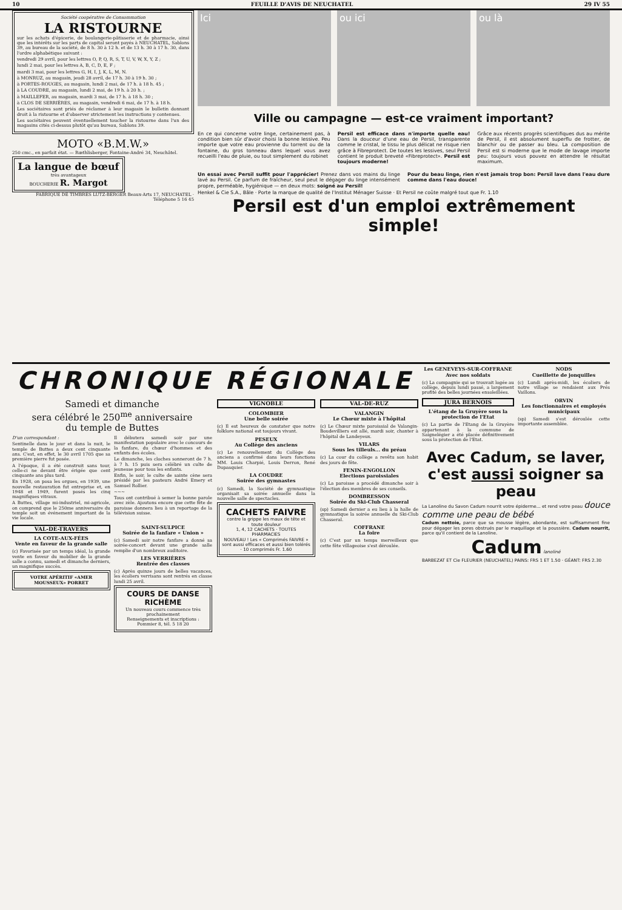10 FEUILLE D'AVIS DE NEUCHATEL 29 IV 55
Société coopérative de Consommation
LA RISTOURNE
sur les achats d'épicerie, de boulangerie-pâtisserie et de pharmacie, ainsi que les intérêts sur les parts de capital seront payés à NEUCHATEL, Sablons 39, au bureau de la société, de 8 h. 30 à 12 h. et de 13 h. 30 à 17 h. 30, dans l'ordre alphabétique suivant :
vendredi 29 avril, pour les lettres O, P, Q, R, S, T, U, V, W, X, Y, Z ;
lundi 2 mai, pour les lettres A, B, C, D, E, F ;
mardi 3 mai, pour les lettres G, H, I, J, K, L, M, N.
à MONRUZ, au magasin, jeudi 28 avril, de 17 h. 30 à 19 h. 30 ;
à PORTES-ROUGES, au magasin, lundi 2 mai, de 17 h. à 18 h. 45 ;
à LA COUDRE, au magasin, lundi 2 mai, de 19 h. à 20 h. ;
à MAILLEFER, au magasin, mardi 3 mai, de 17 h. à 18 h. 30 ;
à CLOS DE SERRIÈRES, au magasin, vendredi 6 mai, de 17 h. à 18 h.
Les sociétaires sont priés de réclamer à leur magasin le bulletin donnant droit à la ristourne et d'observer strictement les instructions y contenues.
Les sociétaires peuvent éventuellement toucher la ristourne dans l'un des magasins cités ci-dessus plutôt qu'au bureau, Sablons 39.
MOTO «B.M.W.»
250 cmc., en parfait état. — Rœthlisberger, Fontaine-André 34, Neuchâtel.
La langue de bœuf
très avantageux
BOUCHERIE R. Margot
FABRIQUE DE TIMBRES LUTZ-BERGER Beaux-Arts 17, NEUCHATEL · Téléphone 5 16 45
Ici ou ici ou là
Ville ou campagne — est-ce vraiment important?
En ce qui concerne votre linge, certainement pas, à condition bien sûr d'avoir choisi la bonne lessive. Peu importe que votre eau provienne du torrent ou de la fontaine, du gros tonneau dans lequel vous avez recueilli l'eau de pluie, ou tout simplement du robinet
Persil est efficace dans n'importe quelle eau! Dans la douceur d'une eau de Persil, transparente comme le cristal, le tissu le plus délicat ne risque rien grâce à Fibreprotect. De toutes les lessives, seul Persil contient le produit breveté «Fibreprotect». Persil est toujours moderne!
Grâce aux récents progrès scientifiques dus au mérite de Persil, il est absolument superflu de frotter, de blanchir ou de passer au bleu. La composition de Persil est si moderne que le mode de lavage importe peu: toujours vous pouvez en attendre le résultat maximum.
Un essai avec Persil suffit pour l'apprécier! Prenez dans vos mains du linge lavé au Persil. Ce parfum de fraîcheur, seul peut le dégager du linge intensément propre, perméable, hygiénique — en deux mots: soigné au Persil!
Pour du beau linge, rien n'est jamais trop bon: Persil lave dans l'eau dure comme dans l'eau douce!
Henkel & Cie S.A., Bâle · Porte la marque de qualité de l'Institut Ménager Suisse · Et Persil ne coûte malgré tout que Fr. 1.10
Persil est d'un emploi extrêmement simple!
CHRONIQUE RÉGIONALE
Samedi et dimanche
sera célébré le 250<sup>me</sup> anniversaire
du temple de Buttes
D'un correspondant :
Sentinelle dans le jour et dans la nuit, le temple de Buttes a deux cent cinquante ans. C'est, en effet, le 30 avril 1705 que sa première pierre fut posée.
A l'époque, il a été construit sans tour, celle-ci ne devant être érigée que cent cinquante ans plus tard.
En 1928, on posa les orgues, en 1939, une nouvelle restauration fut entreprise et, en 1948 et 1949, furent posés les cinq magnifiques vitraux.
A Buttes, village mi-industriel, mi-agricole, on comprend que le 250me anniversaire du temple soit un événement important de la vie locale.
Il débutera samedi soir par une manifestation populaire avec le concours de la fanfare, du chœur d'hommes et des enfants des écoles.
Le dimanche, les cloches sonneront de 7 h. à 7 h. 15 puis sera célébré un culte de jeunesse pour tous les enfants.
Enfin, le soir, le culte de sainte cène sera présidé par les pasteurs André Emery et Samuel Rollier.
~~~
Tous ont contribué à semer la bonne parole avec zèle. Ajoutons encore que cette fête de paroisse donnera lieu à un reportage de la télévision suisse.
VAL-DE-TRAVERS
LA COTE-AUX-FÉES
Vente en faveur de la grande salle
(c) Favorisée par un temps idéal, la grande vente en faveur du mobilier de la grande salle a connu, samedi et dimanche derniers, un magnifique succès.
VOTRE APÉRITIF «AMER MOUSSEUX» PORRET
SAINT-SULPICE
Soirée de la fanfare « Union »
(c) Samedi soir notre fanfare a donné sa soirée-concert devant une grande salle remplie d'un nombreux auditoire.
LES VERRIÈRES
Rentrée des classes
(c) Après quinze jours de belles vacances, les écoliers verrisans sont rentrés en classe lundi 25 avril.
COURS DE DANSE RICHÈME
Un nouveau cours commence très prochainement
Renseignements et inscriptions : Pommier 8, tél. 5 18 20
VIGNOBLE
COLOMBIER
Une belle soirée
(c) Il est heureux de constater que notre folklore national est toujours vivant.
PESEUX
Au Collège des anciens
(c) Le renouvellement du Collège des anciens a confirmé dans leurs fonctions MM. Louis Charpié, Louis Derron, René Dupasquier.
LA COUDRE
Soirée des gymnastes
(c) Samedi, la Société de gymnastique organisait sa soirée annuelle dans la nouvelle salle de spectacles.
CACHETS FAIVRE
contre la grippe les maux de tête et toute douleur
1, 4, 12 CACHETS · TOUTES PHARMACIES
NOUVEAU ! Les « Comprimés FAIVRE » sont aussi efficaces et aussi bien tolérés · 10 comprimés Fr. 1.60
VAL-DE-RUZ
VALANGIN
Le Chœur mixte à l'hôpital
(c) Le Chœur mixte paroissial de Valangin-Boudevilliers est allé, mardi soir, chanter à l'hôpital de Landeyeux.
VILARS
Sous les tilleuls... du préau
(c) La cour du collège a revêtu son habit des jours de fête.
FENIN-ENGOLLON
Elections paroissiales
(c) La paroisse a procédé dimanche soir à l'élection des membres de ses conseils.
DOMBRESSON
Soirée du Ski-Club Chasseral
(sp) Samedi dernier a eu lieu à la halle de gymnastique la soirée annuelle du Ski-Club Chasseral.
COFFRANE
La foire
(c) C'est par un temps merveilleux que cette fête villageoise s'est déroulée.
Les GENEVEYS-SUR-COFFRANE
Avec nos soldats
(c) La compagnie qui se trouvait logée au collège, depuis lundi passé, a largement profité des belles journées ensoleillées.
JURA BERNOIS
L'étang de la Gruyère sous la protection de l'Etat
(c) La partie de l'Etang de la Gruyère appartenant à la commune de Saignelégier a été placée définitivement sous la protection de l'Etat.
NODS
Cueillette de jonquilles
(c) Lundi après-midi, les écoliers de notre village se rendaient aux Prés Vaillons.
ORVIN
Les fonctionnaires et employés municipaux
(sp) Samedi s'est déroulée cette importante assemblée.
Avec Cadum, se laver, c'est aussi soigner sa peau
La Lanoline du Savon Cadum nourrit votre épiderme... et rend votre peau douce comme une peau de bébé
Cadum nettoie, parce que sa mousse légère, abondante, est suffisamment fine pour dégager les pores obstrués par le maquillage et la poussière. Cadum nourrit, parce qu'il contient de la Lanoline.
Cadum lanoliné
BARBEZAT ET Cie FLEURIER (NEUCHATEL) PAINS: FRS 1 ET 1.50 · GÉANT: FRS 2.30